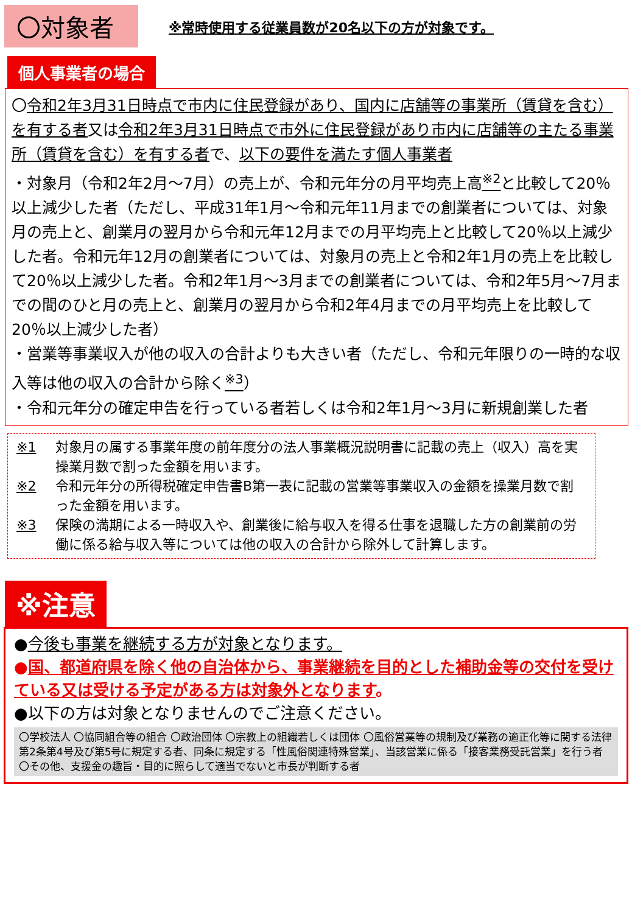〇対象者
※常時使用する従業員数が20名以下の方が対象です。
個人事業者の場合
〇令和2年3月31日時点で市内に住民登録があり、国内に店舗等の事業所（賃貸を含む）を有する者又は令和2年3月31日時点で市外に住民登録があり市内に店舗等の主たる事業所（賃貸を含む）を有する者で、以下の要件を満たす個人事業者
・対象月（令和2年2月～7月）の売上が、令和元年分の月平均売上高<sup>※2</sup>と比較して20％以上減少した者（ただし、平成31年1月～令和元年11月までの創業者については、対象月の売上と、創業月の翌月から令和元年12月までの月平均売上と比較して20％以上減少した者。令和元年12月の創業者については、対象月の売上と令和2年1月の売上を比較して20％以上減少した者。令和2年1月～3月までの創業者については、令和2年5月～7月までの間のひと月の売上と、創業月の翌月から令和2年4月までの月平均売上を比較して20％以上減少した者）
・営業等事業収入が他の収入の合計よりも大きい者（ただし、令和元年限りの一時的な収入等は他の収入の合計から除く<sup>※3</sup>）
・令和元年分の確定申告を行っている者若しくは令和2年1月～3月に新規創業した者
※1 対象月の属する事業年度の前年度分の法人事業概況説明書に記載の売上（収入）高を実操業月数で割った金額を用います。
※2 令和元年分の所得税確定申告書B第一表に記載の営業等事業収入の金額を操業月数で割った金額を用います。
※3 保険の満期による一時収入や、創業後に給与収入を得る仕事を退職した方の創業前の労働に係る給与収入等については他の収入の合計から除外して計算します。
※注意
●今後も事業を継続する方が対象となります。
●国、都道府県を除く他の自治体から、事業継続を目的とした補助金等の交付を受けている又は受ける予定がある方は対象外となります。
●以下の方は対象となりませんのでご注意ください。
〇学校法人 〇協同組合等の組合 〇政治団体 〇宗教上の組織若しくは団体 〇風俗営業等の規制及び業務の適正化等に関する法律第2条第4号及び第5号に規定する者、同条に規定する「性風俗関連特殊営業」、当該営業に係る「接客業務受託営業」を行う者 〇その他、支援金の趣旨・目的に照らして適当でないと市長が判断する者